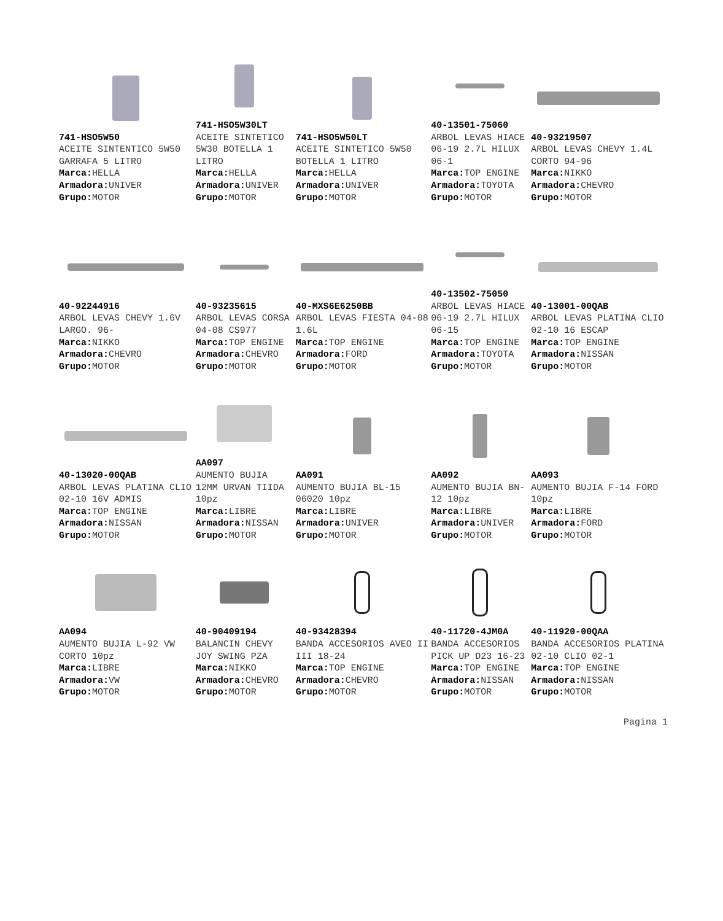741-HSO5W50
ACEITE SINTENTICO 5W50 GARRAFA 5 LITRO
Marca: HELLA
Armadora: UNIVER
Grupo: MOTOR
741-HSO5W30LT
ACEITE SINTETICO 5W30 BOTELLA 1 LITRO
Marca: HELLA
Armadora: UNIVER
Grupo: MOTOR
741-HSO5W50LT
ACEITE SINTETICO 5W50 BOTELLA 1 LITRO
Marca: HELLA
Armadora: UNIVER
Grupo: MOTOR
40-13501-75060
ARBOL LEVAS HIACE 06-19 2.7L HILUX 06-1
Marca: TOP ENGINE
Armadora: TOYOTA
Grupo: MOTOR
40-93219507
ARBOL LEVAS CHEVY 1.4L CORTO 94-96
Marca: NIKKO
Armadora: CHEVRO
Grupo: MOTOR
40-92244916
ARBOL LEVAS CHEVY 1.6V LARGO. 96-
Marca: NIKKO
Armadora: CHEVRO
Grupo: MOTOR
40-93235615
ARBOL LEVAS CORSA 04-08 CS977
Marca: TOP ENGINE
Armadora: CHEVRO
Grupo: MOTOR
40-MXS6E6250BB
ARBOL LEVAS FIESTA 04-08 1.6L
Marca: TOP ENGINE
Armadora: FORD
Grupo: MOTOR
40-13502-75050
ARBOL LEVAS HIACE 06-19 2.7L HILUX 06-15
Marca: TOP ENGINE
Armadora: TOYOTA
Grupo: MOTOR
40-13001-00QAB
ARBOL LEVAS PLATINA CLIO 02-10 16 ESCAP
Marca: TOP ENGINE
Armadora: NISSAN
Grupo: MOTOR
40-13020-00QAB
ARBOL LEVAS PLATINA CLIO 02-10 16V ADMIS
Marca: TOP ENGINE
Armadora: NISSAN
Grupo: MOTOR
AA097
AUMENTO BUJIA 12MM URVAN TIIDA 10pz
Marca: LIBRE
Armadora: NISSAN
Grupo: MOTOR
AA091
AUMENTO BUJIA BL-15 06020 10pz
Marca: LIBRE
Armadora: UNIVER
Grupo: MOTOR
AA092
AUMENTO BUJIA BN-12 10pz
Marca: LIBRE
Armadora: UNIVER
Grupo: MOTOR
AA093
AUMENTO BUJIA F-14 FORD 10pz
Marca: LIBRE
Armadora: FORD
Grupo: MOTOR
AA094
AUMENTO BUJIA L-92 VW CORTO 10pz
Marca: LIBRE
Armadora: VW
Grupo: MOTOR
40-90409194
BALANCIN CHEVY JOY SWING PZA
Marca: NIKKO
Armadora: CHEVRO
Grupo: MOTOR
40-93428394
BANDA ACCESORIOS AVEO II III 18-24
Marca: TOP ENGINE
Armadora: CHEVRO
Grupo: MOTOR
40-11720-4JM0A
BANDA ACCESORIOS PICK UP D23 16-23
Marca: TOP ENGINE
Armadora: NISSAN
Grupo: MOTOR
40-11920-00QAA
BANDA ACCESORIOS PLATINA 02-10 CLIO 02-1
Marca: TOP ENGINE
Armadora: NISSAN
Grupo: MOTOR
Pagina 1